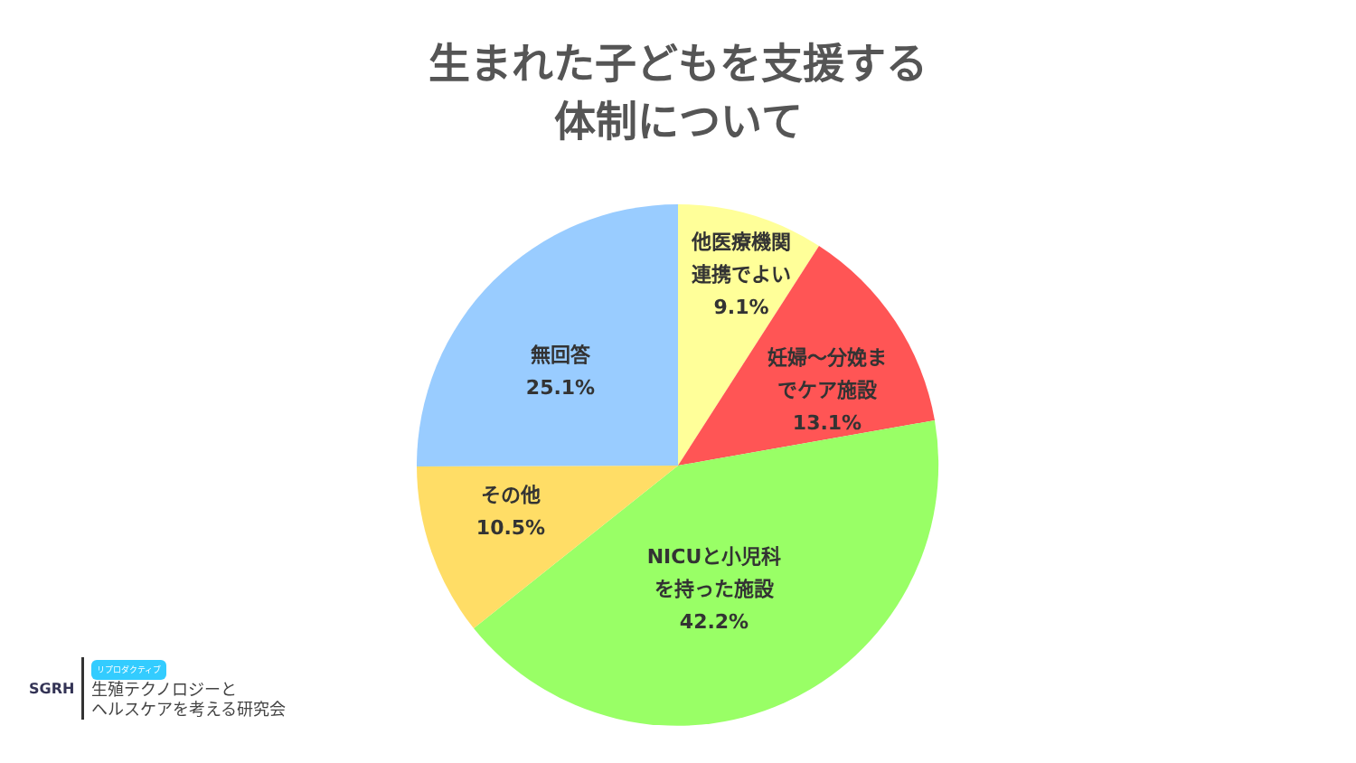生まれた子どもを支援する
体制について
他医療機関
連携でよい
9.1%
妊婦～分娩ま
でケア施設
13.1%
無回答
25.1%
その他
10.5%
NICUと小児科
を持った施設
42.2%
SGRH
リプロダクティブ
生殖テクノロジーと
ヘルスケアを考える研究会